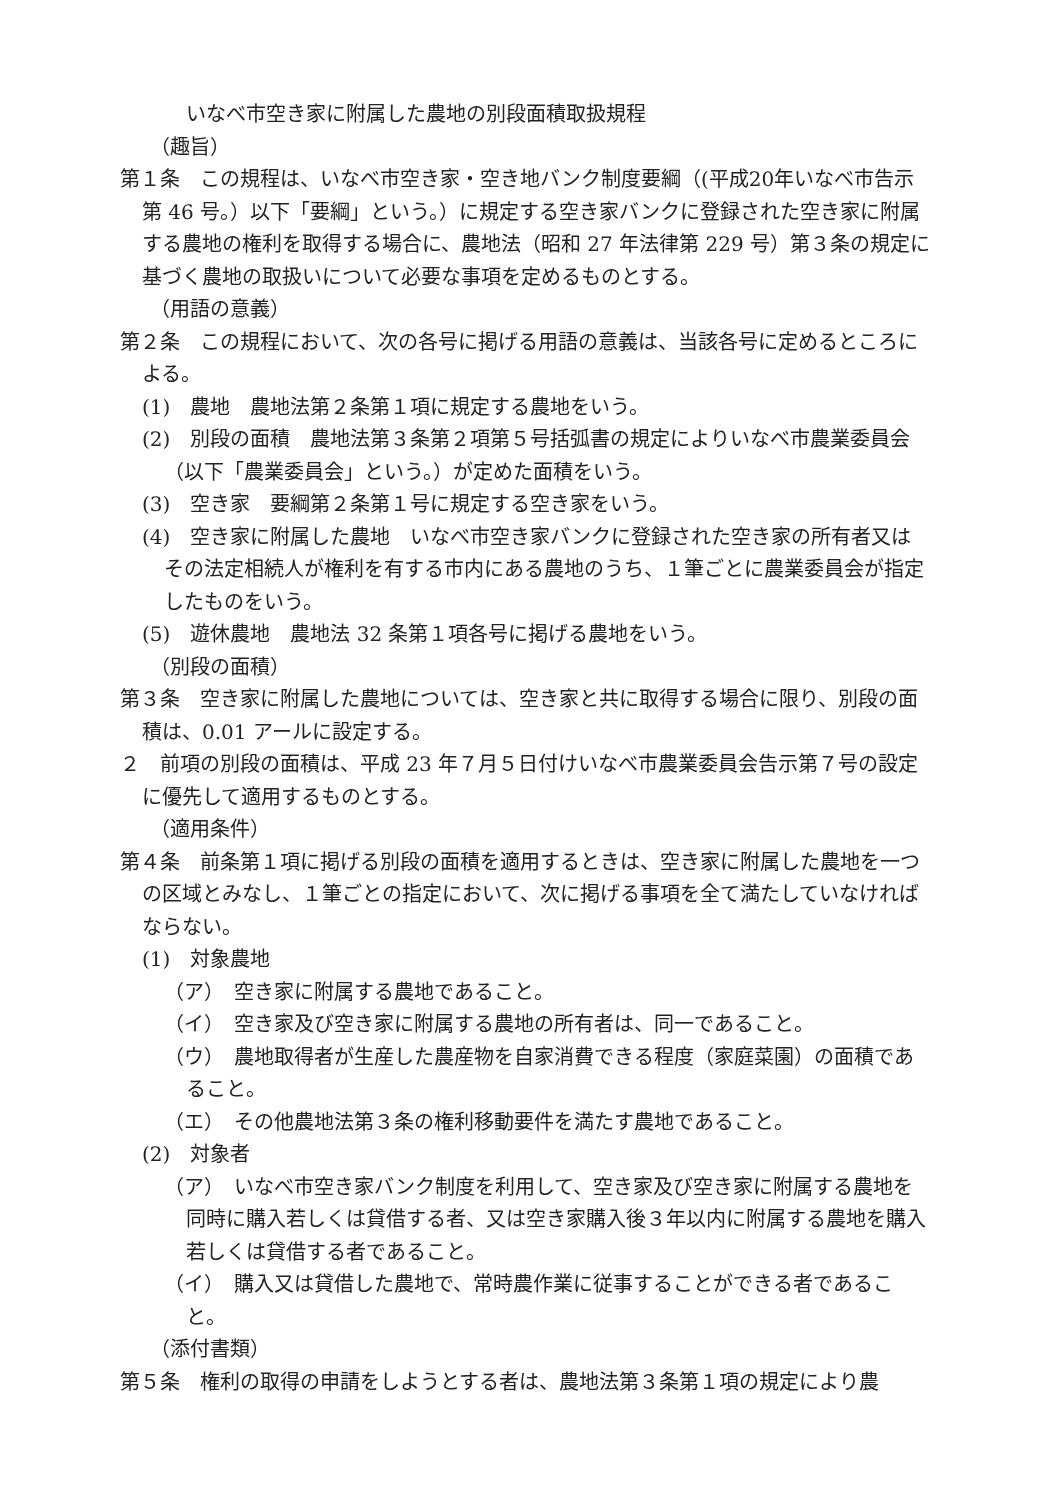いなべ市空き家に附属した農地の別段面積取扱規程
（趣旨）
第１条　この規程は、いなべ市空き家・空き地バンク制度要綱（(平成20年いなべ市告示第 46 号。）以下「要綱」という。）に規定する空き家バンクに登録された空き家に附属する農地の権利を取得する場合に、農地法（昭和 27 年法律第 229 号）第３条の規定に基づく農地の取扱いについて必要な事項を定めるものとする。
（用語の意義）
第２条　この規程において、次の各号に掲げる用語の意義は、当該各号に定めるところによる。
(1)　農地　農地法第２条第１項に規定する農地をいう。
(2)　別段の面積　農地法第３条第２項第５号括弧書の規定によりいなべ市農業委員会（以下「農業委員会」という。）が定めた面積をいう。
(3)　空き家　要綱第２条第１号に規定する空き家をいう。
(4)　空き家に附属した農地　いなべ市空き家バンクに登録された空き家の所有者又はその法定相続人が権利を有する市内にある農地のうち、１筆ごとに農業委員会が指定したものをいう。
(5)　遊休農地　農地法 32 条第１項各号に掲げる農地をいう。
（別段の面積）
第３条　空き家に附属した農地については、空き家と共に取得する場合に限り、別段の面積は、0.01 アールに設定する。
２　前項の別段の面積は、平成 23 年７月５日付けいなべ市農業委員会告示第７号の設定に優先して適用するものとする。
（適用条件）
第４条　前条第１項に掲げる別段の面積を適用するときは、空き家に附属した農地を一つの区域とみなし、１筆ごとの指定において、次に掲げる事項を全て満たしていなければならない。
(1)　対象農地
（ア）　空き家に附属する農地であること。
（イ）　空き家及び空き家に附属する農地の所有者は、同一であること。
（ウ）　農地取得者が生産した農産物を自家消費できる程度（家庭菜園）の面積であること。
（エ）　その他農地法第３条の権利移動要件を満たす農地であること。
(2)　対象者
（ア）　いなべ市空き家バンク制度を利用して、空き家及び空き家に附属する農地を同時に購入若しくは貸借する者、又は空き家購入後３年以内に附属する農地を購入若しくは貸借する者であること。
（イ）　購入又は貸借した農地で、常時農作業に従事することができる者であること。
（添付書類）
第５条　権利の取得の申請をしようとする者は、農地法第３条第１項の規定により農